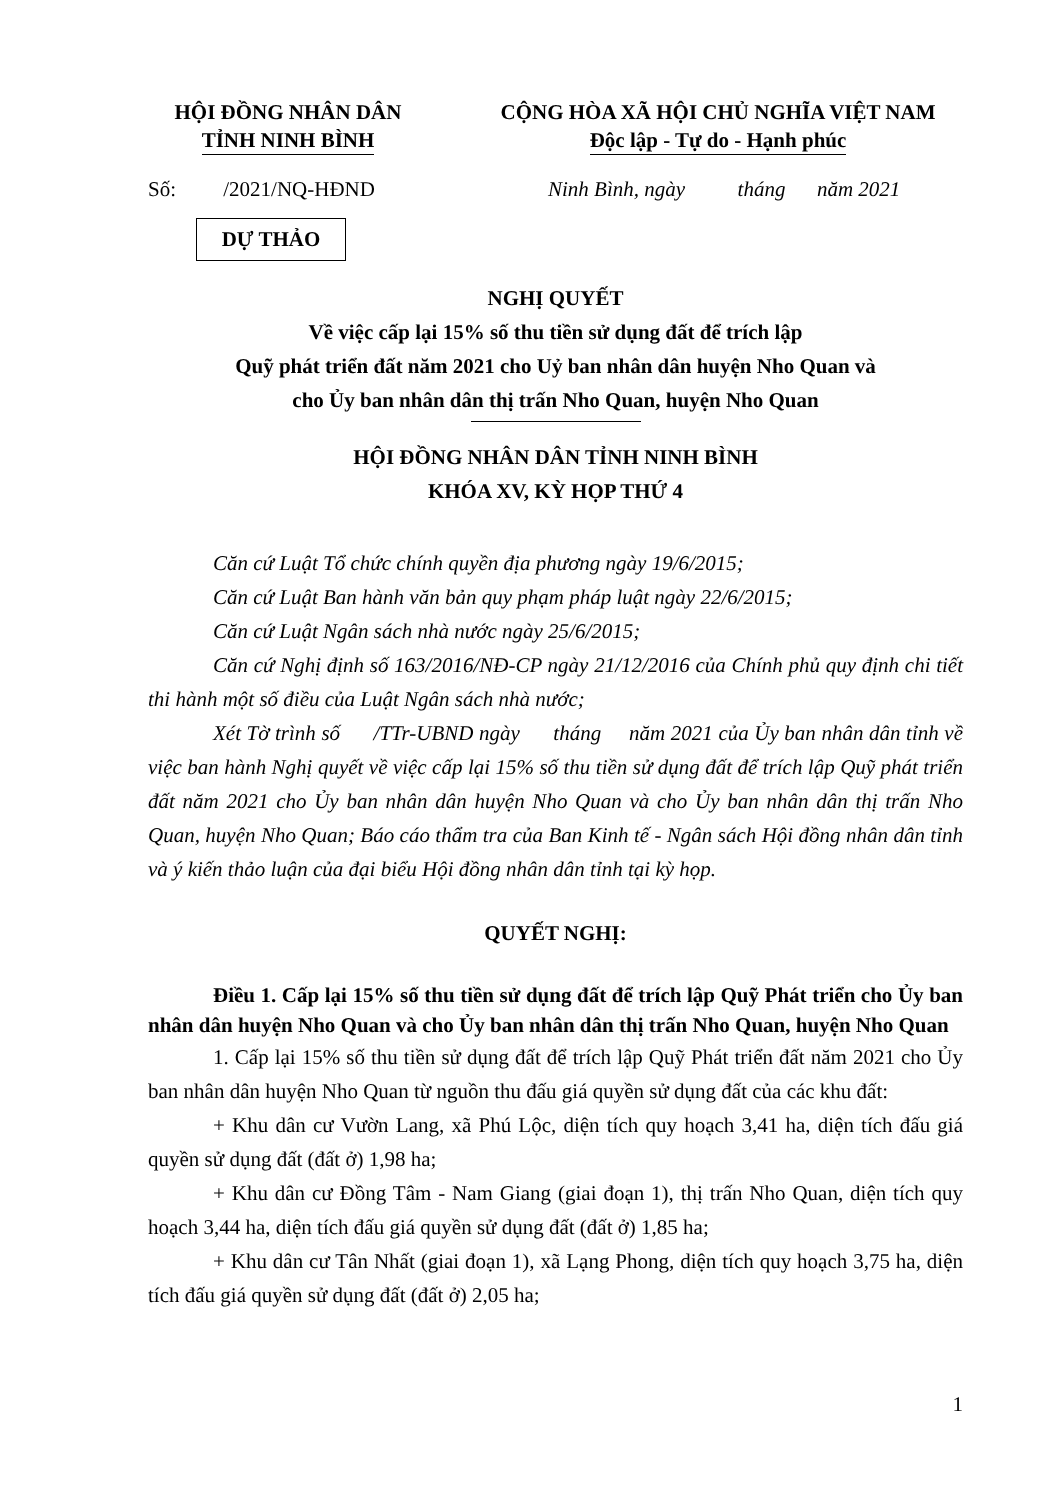HỘI ĐỒNG NHÂN DÂN
TỈNH NINH BÌNH
CỘNG HÒA XÃ HỘI CHỦ NGHĨA VIỆT NAM
Độc lập - Tự do - Hạnh phúc
Số: /2021/NQ-HĐND Ninh Bình, ngày tháng năm 2021
DỰ THẢO
NGHỊ QUYẾT
Về việc cấp lại 15% số thu tiền sử dụng đất để trích lập
Quỹ phát triển đất năm 2021 cho Uỷ ban nhân dân huyện Nho Quan và
cho Ủy ban nhân dân thị trấn Nho Quan, huyện Nho Quan
HỘI ĐỒNG NHÂN DÂN TỈNH NINH BÌNH
KHÓA XV, KỲ HỌP THỨ 4
Căn cứ Luật Tổ chức chính quyền địa phương ngày 19/6/2015;
Căn cứ Luật Ban hành văn bản quy phạm pháp luật ngày 22/6/2015;
Căn cứ Luật Ngân sách nhà nước ngày 25/6/2015;
Căn cứ Nghị định số 163/2016/NĐ-CP ngày 21/12/2016 của Chính phủ quy định chi tiết thi hành một số điều của Luật Ngân sách nhà nước;
Xét Tờ trình số /TTr-UBND ngày tháng năm 2021 của Ủy ban nhân dân tỉnh về việc ban hành Nghị quyết về việc cấp lại 15% số thu tiền sử dụng đất để trích lập Quỹ phát triển đất năm 2021 cho Ủy ban nhân dân huyện Nho Quan và cho Ủy ban nhân dân thị trấn Nho Quan, huyện Nho Quan; Báo cáo thẩm tra của Ban Kinh tế - Ngân sách Hội đồng nhân dân tỉnh và ý kiến thảo luận của đại biểu Hội đồng nhân dân tỉnh tại kỳ họp.
QUYẾT NGHỊ:
Điều 1. Cấp lại 15% số thu tiền sử dụng đất để trích lập Quỹ Phát triển cho Ủy ban nhân dân huyện Nho Quan và cho Ủy ban nhân dân thị trấn Nho Quan, huyện Nho Quan
1. Cấp lại 15% số thu tiền sử dụng đất để trích lập Quỹ Phát triển đất năm 2021 cho Ủy ban nhân dân huyện Nho Quan từ nguồn thu đấu giá quyền sử dụng đất của các khu đất:
+ Khu dân cư Vườn Lang, xã Phú Lộc, diện tích quy hoạch 3,41 ha, diện tích đấu giá quyền sử dụng đất (đất ở) 1,98 ha;
+ Khu dân cư Đồng Tâm - Nam Giang (giai đoạn 1), thị trấn Nho Quan, diện tích quy hoạch 3,44 ha, diện tích đấu giá quyền sử dụng đất (đất ở) 1,85 ha;
+ Khu dân cư Tân Nhất (giai đoạn 1), xã Lạng Phong, diện tích quy hoạch 3,75 ha, diện tích đấu giá quyền sử dụng đất (đất ở) 2,05 ha;
1